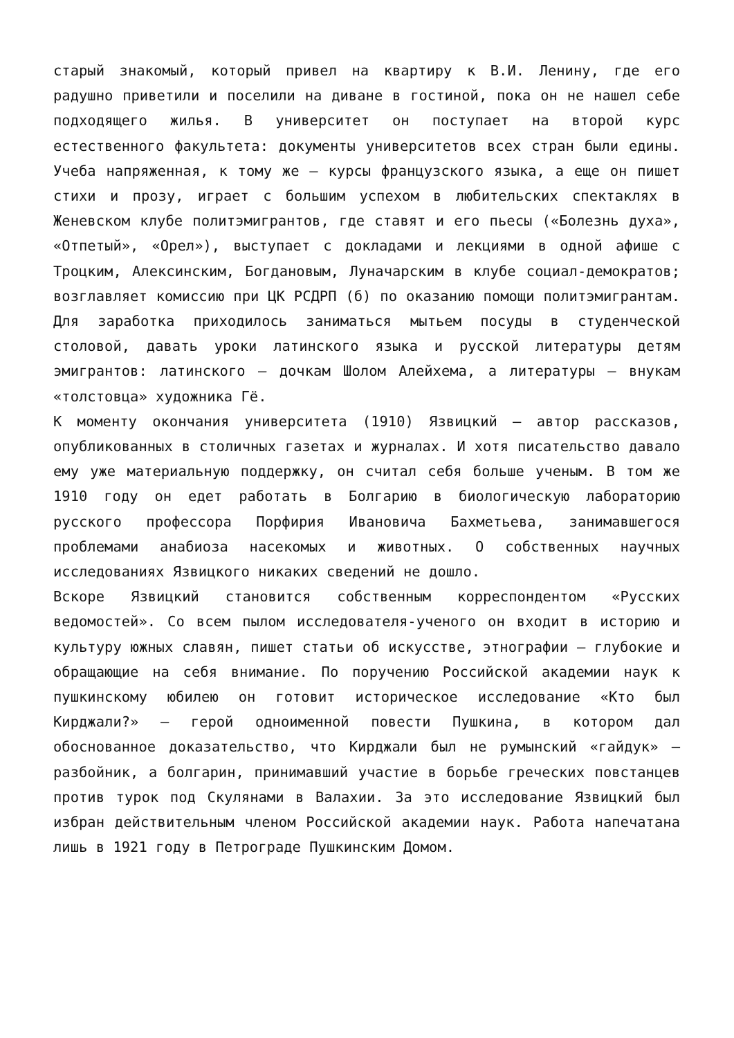старый знакомый, который привел на квартиру к В.И. Ленину, где его радушно приветили и поселили на диване в гостиной, пока он не нашел себе подходящего жилья. В университет он поступает на второй курс естественного факультета: документы университетов всех стран были едины. Учеба напряженная, к тому же — курсы французского языка, а еще он пишет стихи и прозу, играет с большим успехом в любительских спектаклях в Женевском клубе политэмигрантов, где ставят и его пьесы («Болезнь духа», «Отпетый», «Орел»), выступает с докладами и лекциями в одной афише с Троцким, Алексинским, Богдановым, Луначарским в клубе социал-демократов; возглавляет комиссию при ЦК РСДРП (б) по оказанию помощи политэмигрантам. Для заработка приходилось заниматься мытьем посуды в студенческой столовой, давать уроки латинского языка и русской литературы детям эмигрантов: латинского — дочкам Шолом Алейхема, а литературы — внукам «толстовца» художника Гё.
К моменту окончания университета (1910) Язвицкий — автор рассказов, опубликованных в столичных газетах и журналах. И хотя писательство давало ему уже материальную поддержку, он считал себя больше ученым. В том же 1910 году он едет работать в Болгарию в биологическую лабораторию русского профессора Порфирия Ивановича Бахметьева, занимавшегося проблемами анабиоза насекомых и животных. О собственных научных исследованиях Язвицкого никаких сведений не дошло.
Вскоре Язвицкий становится собственным корреспондентом «Русских ведомостей». Со всем пылом исследователя-ученого он входит в историю и культуру южных славян, пишет статьи об искусстве, этнографии — глубокие и обращающие на себя внимание. По поручению Российской академии наук к пушкинскому юбилею он готовит историческое исследование «Кто был Кирджали?» — герой одноименной повести Пушкина, в котором дал обоснованное доказательство, что Кирджали был не румынский «гайдук» — разбойник, а болгарин, принимавший участие в борьбе греческих повстанцев против турок под Скулянами в Валахии. За это исследование Язвицкий был избран действительным членом Российской академии наук. Работа напечатана лишь в 1921 году в Петрограде Пушкинским Домом.